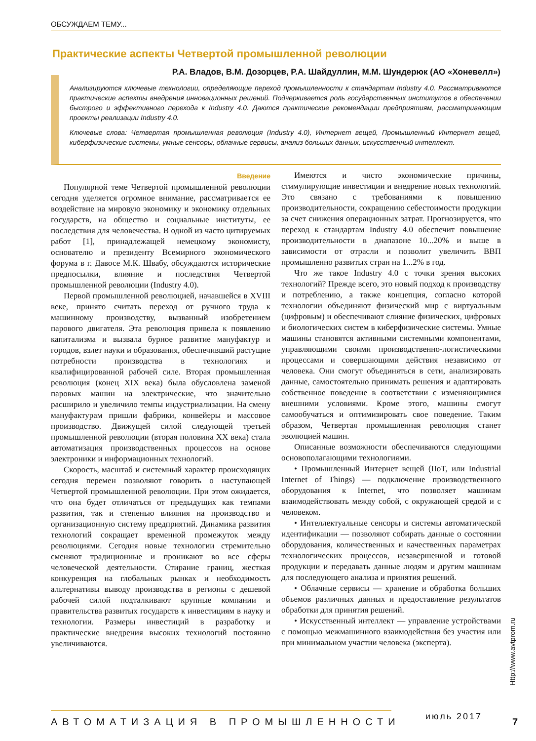ОБСУЖДАЕМ ТЕМУ...
Практические аспекты Четвертой промышленной революции
Р.А. Владов, В.М. Дозорцев, Р.А. Шайдуллин, М.М. Шундерюк (АО «Хоневелл»)
Анализируются ключевые технологии, определяющие переход промышленности к стандартам Industry 4.0. Рассматриваются практические аспекты внедрения инновационных решений. Подчеркивается роль государственных институтов в обеспечении быстрого и эффективного перехода к Industry 4.0. Даются практические рекомендации предприятиям, рассматривающим проекты реализации Industry 4.0.
Ключевые слова: Четвертая промышленная революция (Industry 4.0), Интернет вещей, Промышленный Интернет вещей, киберфизические системы, умные сенсоры, облачные сервисы, анализ больших данных, искусственный интеллект.
Введение
Популярной теме Четвертой промышленной революции сегодня уделяется огромное внимание, рассматривается ее воздействие на мировую экономику и экономику отдельных государств, на общество и социальные институты, ее последствия для человечества. В одной из часто цитируемых работ [1], принадлежащей немецкому экономисту, основателю и президенту Всемирного экономического форума в г. Давосе М.К. Швабу, обсуждаются исторические предпосылки, влияние и последствия Четвертой промышленной революции (Industry 4.0).
Первой промышленной революцией, начавшейся в XVIII веке, принято считать переход от ручного труда к машинному производству, вызванный изобретением парового двигателя. Эта революция привела к появлению капитализма и вызвала бурное развитие мануфактур и городов, взлет науки и образования, обеспечивший растущие потребности производства в технологиях и квалифицированной рабочей силе. Вторая промышленная революция (конец XIX века) была обусловлена заменой паровых машин на электрические, что значительно расширило и увеличило темпы индустриализации. На смену мануфактурам пришли фабрики, конвейеры и массовое производство. Движущей силой следующей третьей промышленной революции (вторая половина XX века) стала автоматизация производственных процессов на основе электроники и информационных технологий.
Скорость, масштаб и системный характер происходящих сегодня перемен позволяют говорить о наступающей Четвертой промышленной революции. При этом ожидается, что она будет отличаться от предыдущих как темпами развития, так и степенью влияния на производство и организационную систему предприятий. Динамика развития технологий сокращает временной промежуток между революциями. Сегодня новые технологии стремительно сменяют традиционные и проникают во все сферы человеческой деятельности. Стирание границ, жесткая конкуренция на глобальных рынках и необходимость альтернативы выводу производства в регионы с дешевой рабочей силой подталкивают крупные компании и правительства развитых государств к инвестициям в науку и технологии. Размеры инвестиций в разработку и практические внедрения высоких технологий постоянно увеличиваются.
Имеются и чисто экономические причины, стимулирующие инвестиции и внедрение новых технологий. Это связано с требованиями к повышению производительности, сокращению себестоимости продукции за счет снижения операционных затрат. Прогнозируется, что переход к стандартам Industry 4.0 обеспечит повышение производительности в диапазоне 10...20% и выше в зависимости от отрасли и позволит увеличить ВВП промышленно развитых стран на 1...2% в год.
Что же такое Industry 4.0 с точки зрения высоких технологий? Прежде всего, это новый подход к производству и потреблению, а также концепция, согласно которой технологии объединяют физический мир с виртуальным (цифровым) и обеспечивают слияние физических, цифровых и биологических систем в киберфизические системы. Умные машины становятся активными системными компонентами, управляющими своими производственно-логистическими процессами и совершающими действия независимо от человека. Они смогут объединяться в сети, анализировать данные, самостоятельно принимать решения и адаптировать собственное поведение в соответствии с изменяющимися внешними условиями. Кроме этого, машины смогут самообучаться и оптимизировать свое поведение. Таким образом, Четвертая промышленная революция станет эволюцией машин.
Описанные возможности обеспечиваются следующими основополагающими технологиями.
• Промышленный Интернет вещей (IIoT, или Industrial Internet of Things) — подключение производственного оборудования к Internet, что позволяет машинам взаимодействовать между собой, с окружающей средой и с человеком.
• Интеллектуальные сенсоры и системы автоматической идентификации — позволяют собирать данные о состоянии оборудования, количественных и качественных параметрах технологических процессов, незавершенной и готовой продукции и передавать данные людям и другим машинам для последующего анализа и принятия решений.
• Облачные сервисы — хранение и обработка больших объемов различных данных и предоставление результатов обработки для принятия решений.
• Искусственный интеллект — управление устройствами с помощью межмашинного взаимодействия без участия или при минимальном участии человека (эксперта).
Http://www.avtprom.ru
АВТОМАТИЗАЦИЯ В ПРОМЫШЛЕННОСТИ июль 2017 7